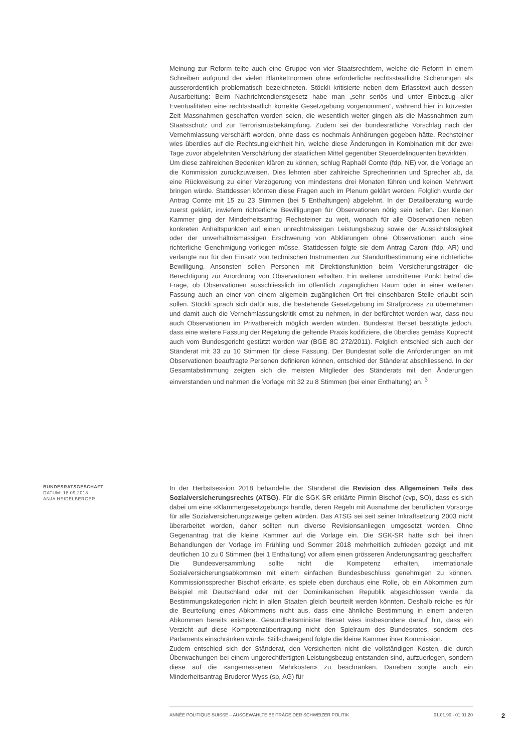Meinung zur Reform teilte auch eine Gruppe von vier Staatsrechtlern, welche die Reform in einem Schreiben aufgrund der vielen Blankettnormen ohne erforderliche rechtsstaatliche Sicherungen als ausserordentlich problematisch bezeichneten. Stöckli kritisierte neben dem Erlasstext auch dessen Ausarbeitung: Beim Nachrichtendienstgesetz habe man „sehr seriös und unter Einbezug aller Eventualitäten eine rechtsstaatlich korrekte Gesetzgebung vorgenommen”, während hier in kürzester Zeit Massnahmen geschaffen worden seien, die wesentlich weiter gingen als die Massnahmen zum Staatsschutz und zur Terrorismusbekämpfung. Zudem sei der bundesrätliche Vorschlag nach der Vernehmlassung verschärft worden, ohne dass es nochmals Anhörungen gegeben hätte. Rechsteiner wies überdies auf die Rechtsungleichheit hin, welche diese Änderungen in Kombination mit der zwei Tage zuvor abgelehnten Verschärfung der staatlichen Mittel gegenüber Steuerdelinquenten bewirkten.
Um diese zahlreichen Bedenken klären zu können, schlug Raphaël Comte (fdp, NE) vor, die Vorlage an die Kommission zurückzuweisen. Dies lehnten aber zahlreiche Sprecherinnen und Sprecher ab, da eine Rückweisung zu einer Verzögerung von mindestens drei Monaten führen und keinen Mehrwert bringen würde. Stattdessen könnten diese Fragen auch im Plenum geklärt werden. Folglich wurde der Antrag Comte mit 15 zu 23 Stimmen (bei 5 Enthaltungen) abgelehnt. In der Detailberatung wurde zuerst geklärt, inwiefern richterliche Bewilligungen für Observationen nötig sein sollen. Der kleinen Kammer ging der Minderheitsantrag Rechsteiner zu weit, wonach für alle Observationen neben konkreten Anhaltspunkten auf einen unrechtmässigen Leistungsbezug sowie der Aussichtslosigkeit oder der unverhältnismässigen Erschwerung von Abklärungen ohne Observationen auch eine richterliche Genehmigung vorliegen müsse. Stattdessen folgte sie dem Antrag Caroni (fdp, AR) und verlangte nur für den Einsatz von technischen Instrumenten zur Standortbestimmung eine richterliche Bewilligung. Ansonsten sollen Personen mit Direktionsfunktion beim Versicherungsträger die Berechtigung zur Anordnung von Observationen erhalten. Ein weiterer umstrittener Punkt betraf die Frage, ob Observationen ausschliesslich im öffentlich zugänglichen Raum oder in einer weiteren Fassung auch an einer von einem allgemein zugänglichen Ort frei einsehbaren Stelle erlaubt sein sollen. Stöckli sprach sich dafür aus, die bestehende Gesetzgebung im Strafprozess zu übernehmen und damit auch die Vernehmlassungskritik ernst zu nehmen, in der befürchtet worden war, dass neu auch Observationen im Privatbereich möglich werden würden. Bundesrat Berset bestätigte jedoch, dass eine weitere Fassung der Regelung die geltende Praxis kodifiziere, die überdies gemäss Kuprecht auch vom Bundesgericht gestützt worden war (BGE 8C 272/2011). Folglich entschied sich auch der Ständerat mit 33 zu 10 Stimmen für diese Fassung. Der Bundesrat solle die Anforderungen an mit Observationen beauftragte Personen definieren können, entschied der Ständerat abschliessend. In der Gesamtabstimmung zeigten sich die meisten Mitglieder des Ständerats mit den Änderungen einverstanden und nahmen die Vorlage mit 32 zu 8 Stimmen (bei einer Enthaltung) an. <sup>3</sup>
BUNDESRATSGESCHÄFT
DATUM: 18.09.2018
ANJA HEIDELBERGER
In der Herbstsession 2018 behandelte der Ständerat die Revision des Allgemeinen Teils des Sozialversicherungsrechts (ATSG). Für die SGK-SR erklärte Pirmin Bischof (cvp, SO), dass es sich dabei um eine «Klammergesetzgebung» handle, deren Regeln mit Ausnahme der beruflichen Vorsorge für alle Sozialversicherungszweige gelten würden. Das ATSG sei seit seiner Inkraftsetzung 2003 nicht überarbeitet worden, daher sollten nun diverse Revisionsanliegen umgesetzt werden. Ohne Gegenantrag trat die kleine Kammer auf die Vorlage ein. Die SGK-SR hatte sich bei ihren Behandlungen der Vorlage im Frühling und Sommer 2018 mehrheitlich zufrieden gezeigt und mit deutlichen 10 zu 0 Stimmen (bei 1 Enthaltung) vor allem einen grösseren Änderungsantrag geschaffen: Die Bundesversammlung sollte nicht die Kompetenz erhalten, internationale Sozialversicherungsabkommen mit einem einfachen Bundesbeschluss genehmigen zu können. Kommissionssprecher Bischof erklärte, es spiele eben durchaus eine Rolle, ob ein Abkommen zum Beispiel mit Deutschland oder mit der Dominikanischen Republik abgeschlossen werde, da Bestimmungskategorien nicht in allen Staaten gleich beurteilt werden könnten. Deshalb reiche es für die Beurteilung eines Abkommens nicht aus, dass eine ähnliche Bestimmung in einem anderen Abkommen bereits existiere. Gesundheitsminister Berset wies insbesondere darauf hin, dass ein Verzicht auf diese Kompetenzübertragung nicht den Spielraum des Bundesrates, sondern des Parlaments einschränken würde. Stillschweigend folgte die kleine Kammer ihrer Kommission.
Zudem entschied sich der Ständerat, den Versicherten nicht die vollständigen Kosten, die durch Überwachungen bei einem ungerechtfertigten Leistungsbezug entstanden sind, aufzuerlegen, sondern diese auf die «angemessenen Mehrkosten» zu beschränken. Daneben sorgte auch ein Minderheitsantrag Bruderer Wyss (sp, AG) für
ANNÉE POLITIQUE SUISSE – AUSGEWÄHLTE BEITRÄGE DER SCHWEIZER POLITIK 01.01.90 - 01.01.20
2